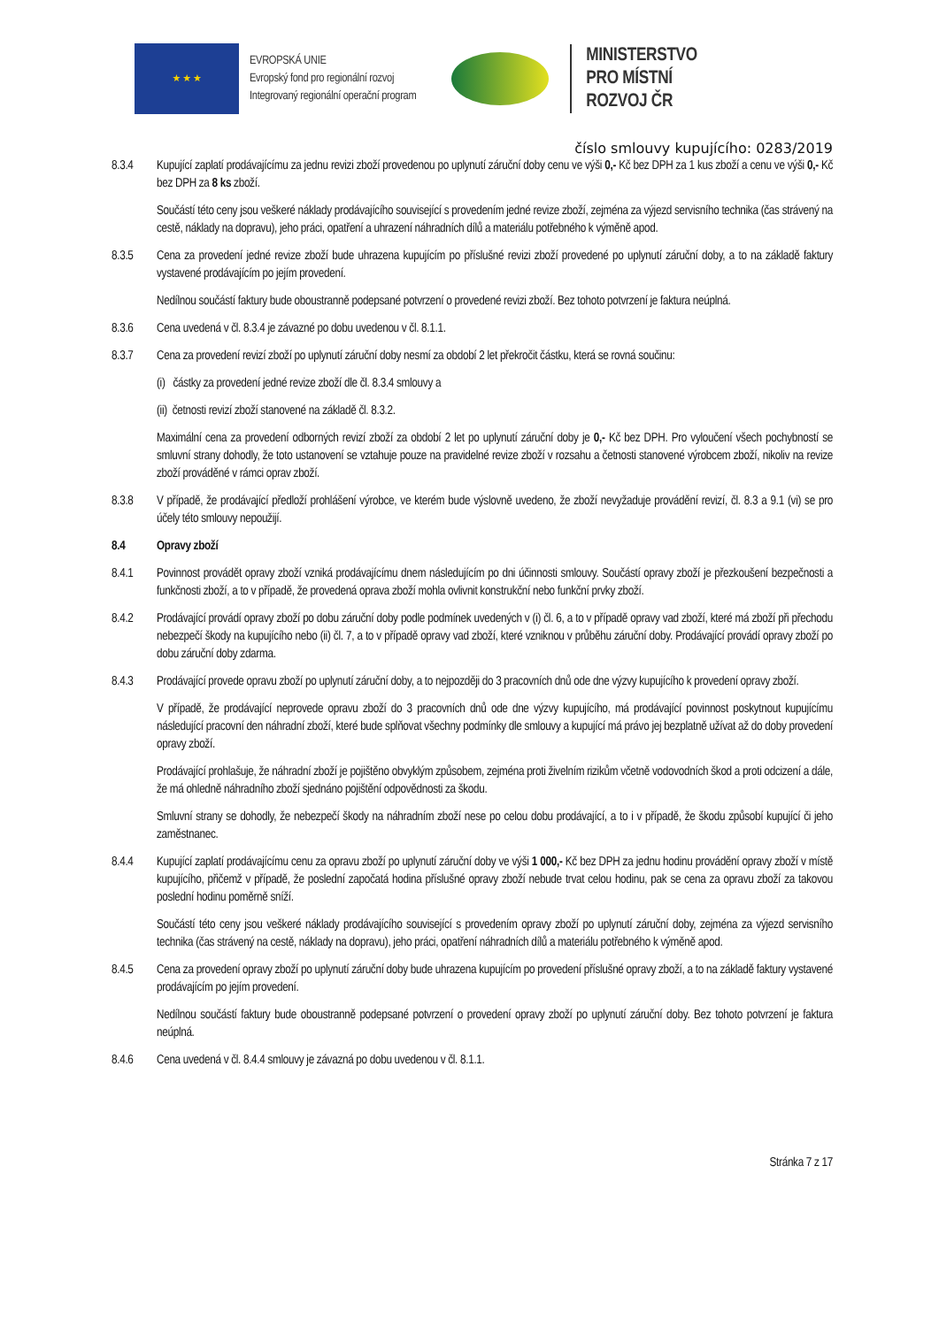★ ★ ★
EVROPSKÁ UNIE
Evropský fond pro regionální rozvoj
Integrovaný regionální operační program
MINISTERSTVO
PRO MÍSTNÍ
ROZVOJ ČR
číslo smlouvy kupujícího: 0283/2019
8.3.4 Kupující zaplatí prodávajícímu za jednu revizi zboží provedenou po uplynutí záruční doby cenu ve výši 0,- Kč bez DPH za 1 kus zboží a cenu ve výši 0,- Kč bez DPH za 8 ks zboží.
Součástí této ceny jsou veškeré náklady prodávajícího související s provedením jedné revize zboží, zejména za výjezd servisního technika (čas strávený na cestě, náklady na dopravu), jeho práci, opatření a uhrazení náhradních dílů a materiálu potřebného k výměně apod.
8.3.5 Cena za provedení jedné revize zboží bude uhrazena kupujícím po příslušné revizi zboží provedené po uplynutí záruční doby, a to na základě faktury vystavené prodávajícím po jejím provedení.
Nedílnou součástí faktury bude oboustranně podepsané potvrzení o provedené revizi zboží. Bez tohoto potvrzení je faktura neúplná.
8.3.6 Cena uvedená v čl. 8.3.4 je závazné po dobu uvedenou v čl. 8.1.1.
8.3.7 Cena za provedení revizí zboží po uplynutí záruční doby nesmí za období 2 let překročit částku, která se rovná součinu:
(i) částky za provedení jedné revize zboží dle čl. 8.3.4 smlouvy a
(ii) četnosti revizí zboží stanovené na základě čl. 8.3.2.
Maximální cena za provedení odborných revizí zboží za období 2 let po uplynutí záruční doby je 0,- Kč bez DPH. Pro vyloučení všech pochybností se smluvní strany dohodly, že toto ustanovení se vztahuje pouze na pravidelné revize zboží v rozsahu a četnosti stanovené výrobcem zboží, nikoliv na revize zboží prováděné v rámci oprav zboží.
8.3.8 V případě, že prodávající předloží prohlášení výrobce, ve kterém bude výslovně uvedeno, že zboží nevyžaduje provádění revizí, čl. 8.3 a 9.1 (vi) se pro účely této smlouvy nepoužijí.
8.4 Opravy zboží
8.4.1 Povinnost provádět opravy zboží vzniká prodávajícímu dnem následujícím po dni účinnosti smlouvy. Součástí opravy zboží je přezkoušení bezpečnosti a funkčnosti zboží, a to v případě, že provedená oprava zboží mohla ovlivnit konstrukční nebo funkční prvky zboží.
8.4.2 Prodávající provádí opravy zboží po dobu záruční doby podle podmínek uvedených v (i) čl. 6, a to v případě opravy vad zboží, které má zboží při přechodu nebezpečí škody na kupujícího nebo (ii) čl. 7, a to v případě opravy vad zboží, které vzniknou v průběhu záruční doby. Prodávající provádí opravy zboží po dobu záruční doby zdarma.
8.4.3 Prodávající provede opravu zboží po uplynutí záruční doby, a to nejpozději do 3 pracovních dnů ode dne výzvy kupujícího k provedení opravy zboží.
V případě, že prodávající neprovede opravu zboží do 3 pracovních dnů ode dne výzvy kupujícího, má prodávající povinnost poskytnout kupujícímu následující pracovní den náhradní zboží, které bude splňovat všechny podmínky dle smlouvy a kupující má právo jej bezplatně užívat až do doby provedení opravy zboží.
Prodávající prohlašuje, že náhradní zboží je pojištěno obvyklým způsobem, zejména proti živelním rizikům včetně vodovodních škod a proti odcizení a dále, že má ohledně náhradního zboží sjednáno pojištění odpovědnosti za škodu.
Smluvní strany se dohodly, že nebezpečí škody na náhradním zboží nese po celou dobu prodávající, a to i v případě, že škodu způsobí kupující či jeho zaměstnanec.
8.4.4 Kupující zaplatí prodávajícímu cenu za opravu zboží po uplynutí záruční doby ve výši 1 000,- Kč bez DPH za jednu hodinu provádění opravy zboží v místě kupujícího, přičemž v případě, že poslední započatá hodina příslušné opravy zboží nebude trvat celou hodinu, pak se cena za opravu zboží za takovou poslední hodinu poměrně sníží.
Součástí této ceny jsou veškeré náklady prodávajícího související s provedením opravy zboží po uplynutí záruční doby, zejména za výjezd servisního technika (čas strávený na cestě, náklady na dopravu), jeho práci, opatření náhradních dílů a materiálu potřebného k výměně apod.
8.4.5 Cena za provedení opravy zboží po uplynutí záruční doby bude uhrazena kupujícím po provedení příslušné opravy zboží, a to na základě faktury vystavené prodávajícím po jejím provedení.
Nedílnou součástí faktury bude oboustranně podepsané potvrzení o provedení opravy zboží po uplynutí záruční doby. Bez tohoto potvrzení je faktura neúplná.
8.4.6 Cena uvedená v čl. 8.4.4 smlouvy je závazná po dobu uvedenou v čl. 8.1.1.
Stránka 7 z 17